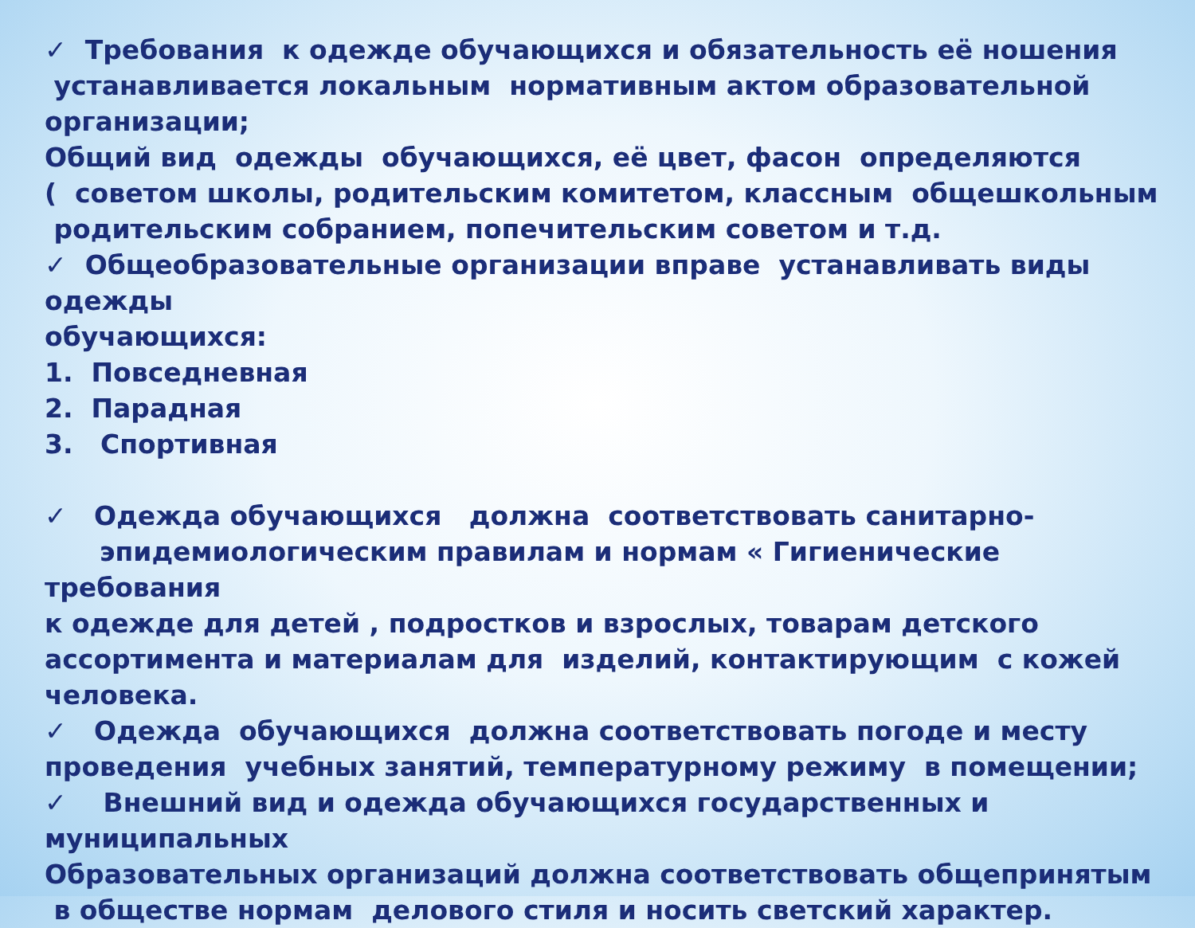✓ Требования к одежде обучающихся и обязательность её ношения
устанавливается локальным нормативным актом образовательной
организации;
Общий вид одежды обучающихся, её цвет, фасон определяются
( советом школы, родительским комитетом, классным общешкольным
родительским собранием, попечительским советом и т.д.
✓ Общеобразовательные организации вправе устанавливать виды одежды
обучающихся:
1. Повседневная
2. Парадная
3. Спортивная
✓ Одежда обучающихся должна соответствовать санитарно-
эпидемиологическим правилам и нормам « Гигиенические требования
к одежде для детей , подростков и взрослых, товарам детского
ассортимента и материалам для изделий, контактирующим с кожей
человека.
✓ Одежда обучающихся должна соответствовать погоде и месту
проведения учебных занятий, температурному режиму в помещении;
✓ Внешний вид и одежда обучающихся государственных и муниципальных
Образовательных организаций должна соответствовать общепринятым
в обществе нормам делового стиля и носить светский характер.